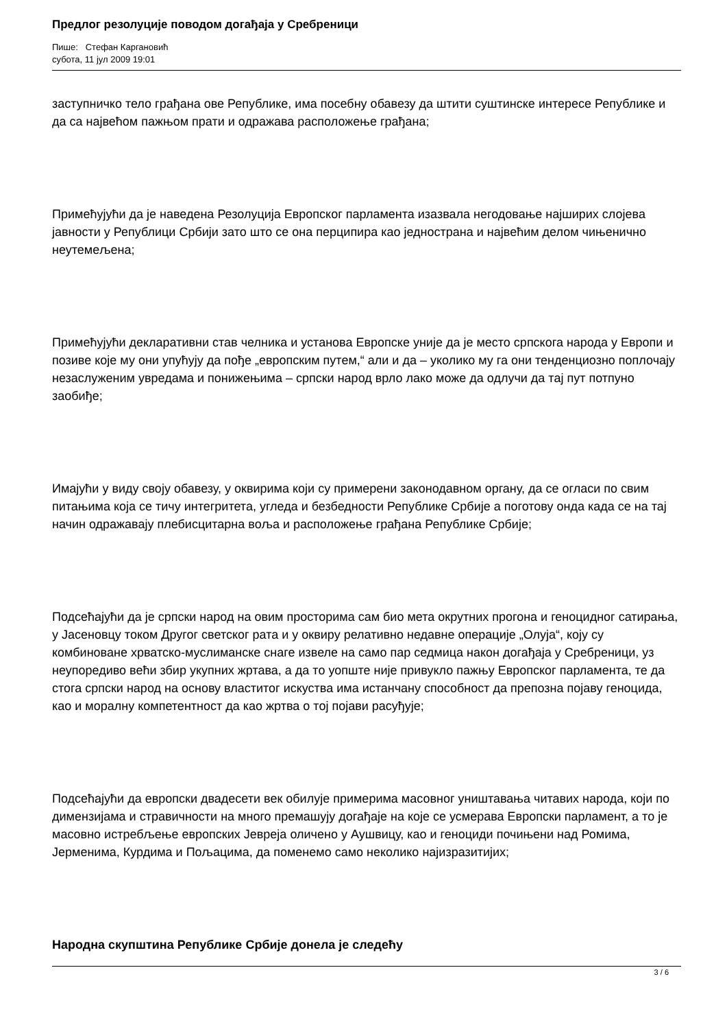Предлог резолуције поводом догађаја у Сребреници
Пише: Стефан Каргановић
субота, 11 јул 2009 19:01
заступничко тело грађана ове Републике, има посебну обавезу да штити суштинске интересе Републике и да са највећом пажњом прати и одражава расположење грађана;
Примећујући да је наведена Резолуција Европског парламента изазвала негодовање најширих слојева јавности у Републици Србији зато што се она перципира као једнострана и највећим делом чињенично неутемељена;
Примећујући декларативни став челника и установа Европске уније да је место српскога народа у Европи и позиве које му они упућују да пођe „европским путем,“ али и да – уколико му га они тенденциозно поплочају незаслуженим увредама и понижењима – српски народ врло лако може да одлучи да тај пут потпуно заобиђе;
Имајући у виду своју обавезу, у оквирима који су примерени законодавном органу, да се огласи по свим питањима која се тичу интегритета, угледа и безбедности Републике Србије а поготову онда када се на тај начин одражавају плебисцитарна воља и расположење грађана Републике Србије;
Подсећајући да је српски народ на овим просторима сам био мета окрутних прогона и геноцидног сатирања, у Јасеновцу током Другог светског рата и у оквиру релативно недавне операције „Олуја“, коју су комбиноване хрватско-муслиманске снаге извеле на само пар седмица након догађаја у Сребреници, уз неупоредиво већи збир укупних жртава, а да то уопште није привукло пажњу Европског парламента, те да стога српски народ на основу властитог искуства има истанчану способност да препозна појаву геноцида, као и моралну компетентност да као жртва о тој појави расуђује;
Подсећајући да европски двадесети век обилује примерима масовног уништавања читавих народа, који по димензијама и стравичности на много премашују догађаје на које се усмерава Европски парламент, а то је масовно истребљење европских Јевреја оличено у Аушвицу, као и геноциди почињени над Ромима, Јерменима, Курдима и Пољацима, да поменемо само неколико најизразитијих;
Народна скупштина Републике Србије донела је следећу
3 / 6